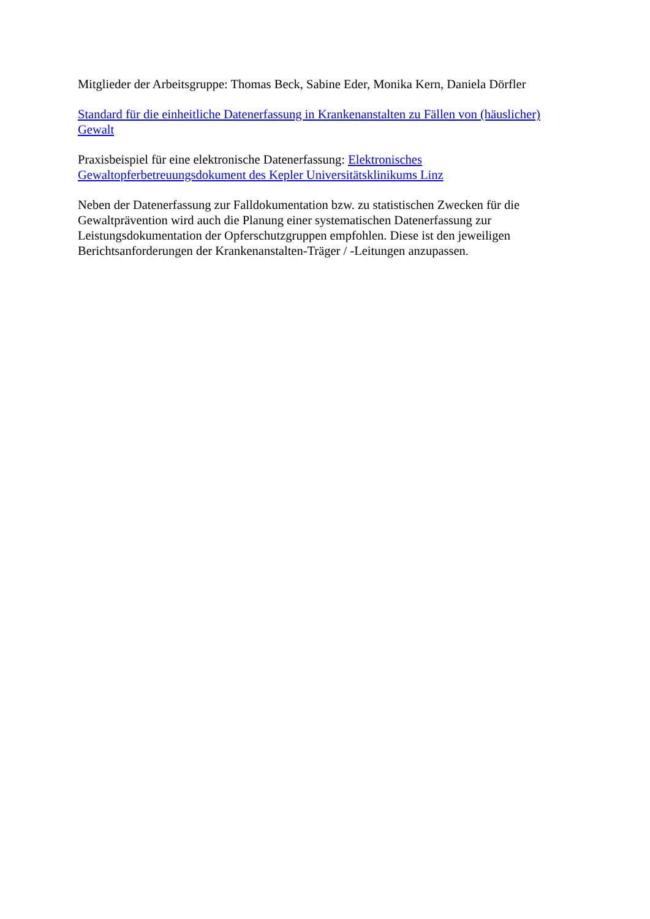Mitglieder der Arbeitsgruppe: Thomas Beck, Sabine Eder, Monika Kern, Daniela Dörfler
Standard für die einheitliche Datenerfassung in Krankenanstalten zu Fällen von (häuslicher) Gewalt
Praxisbeispiel für eine elektronische Datenerfassung: Elektronisches Gewaltopferbetreuungsdokument des Kepler Universitätsklinikums Linz
Neben der Datenerfassung zur Falldokumentation bzw. zu statistischen Zwecken für die Gewaltprävention wird auch die Planung einer systematischen Datenerfassung zur Leistungsdokumentation der Opferschutzgruppen empfohlen. Diese ist den jeweiligen Berichtsanforderungen der Krankenanstalten-Träger / -Leitungen anzupassen.